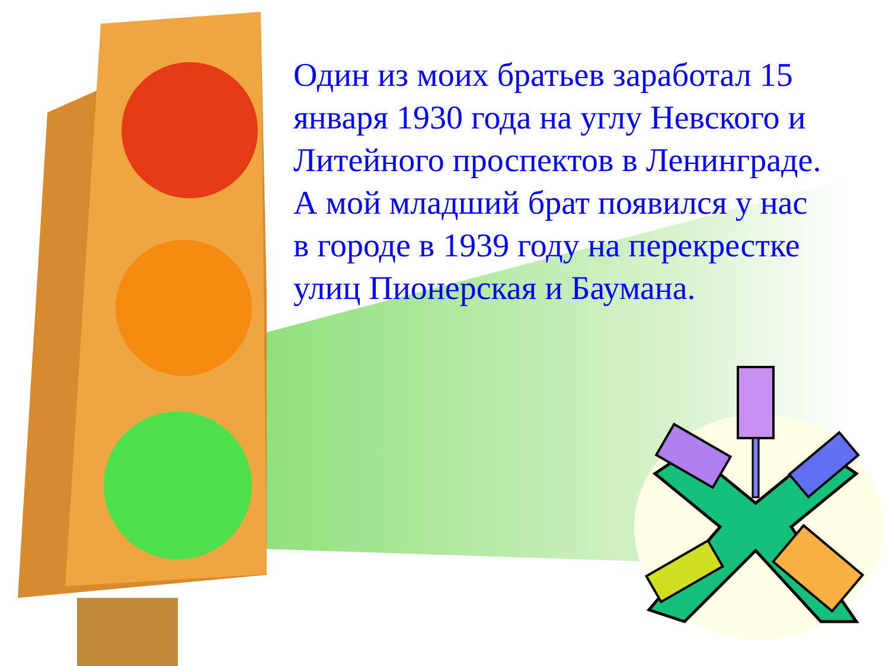Один из моих братьев заработал 15 января 1930 года на углу Невского и Литейного проспектов в Ленинграде.
А мой младший брат появился у нас в городе в 1939 году на перекрестке улиц Пионерская и Баумана.